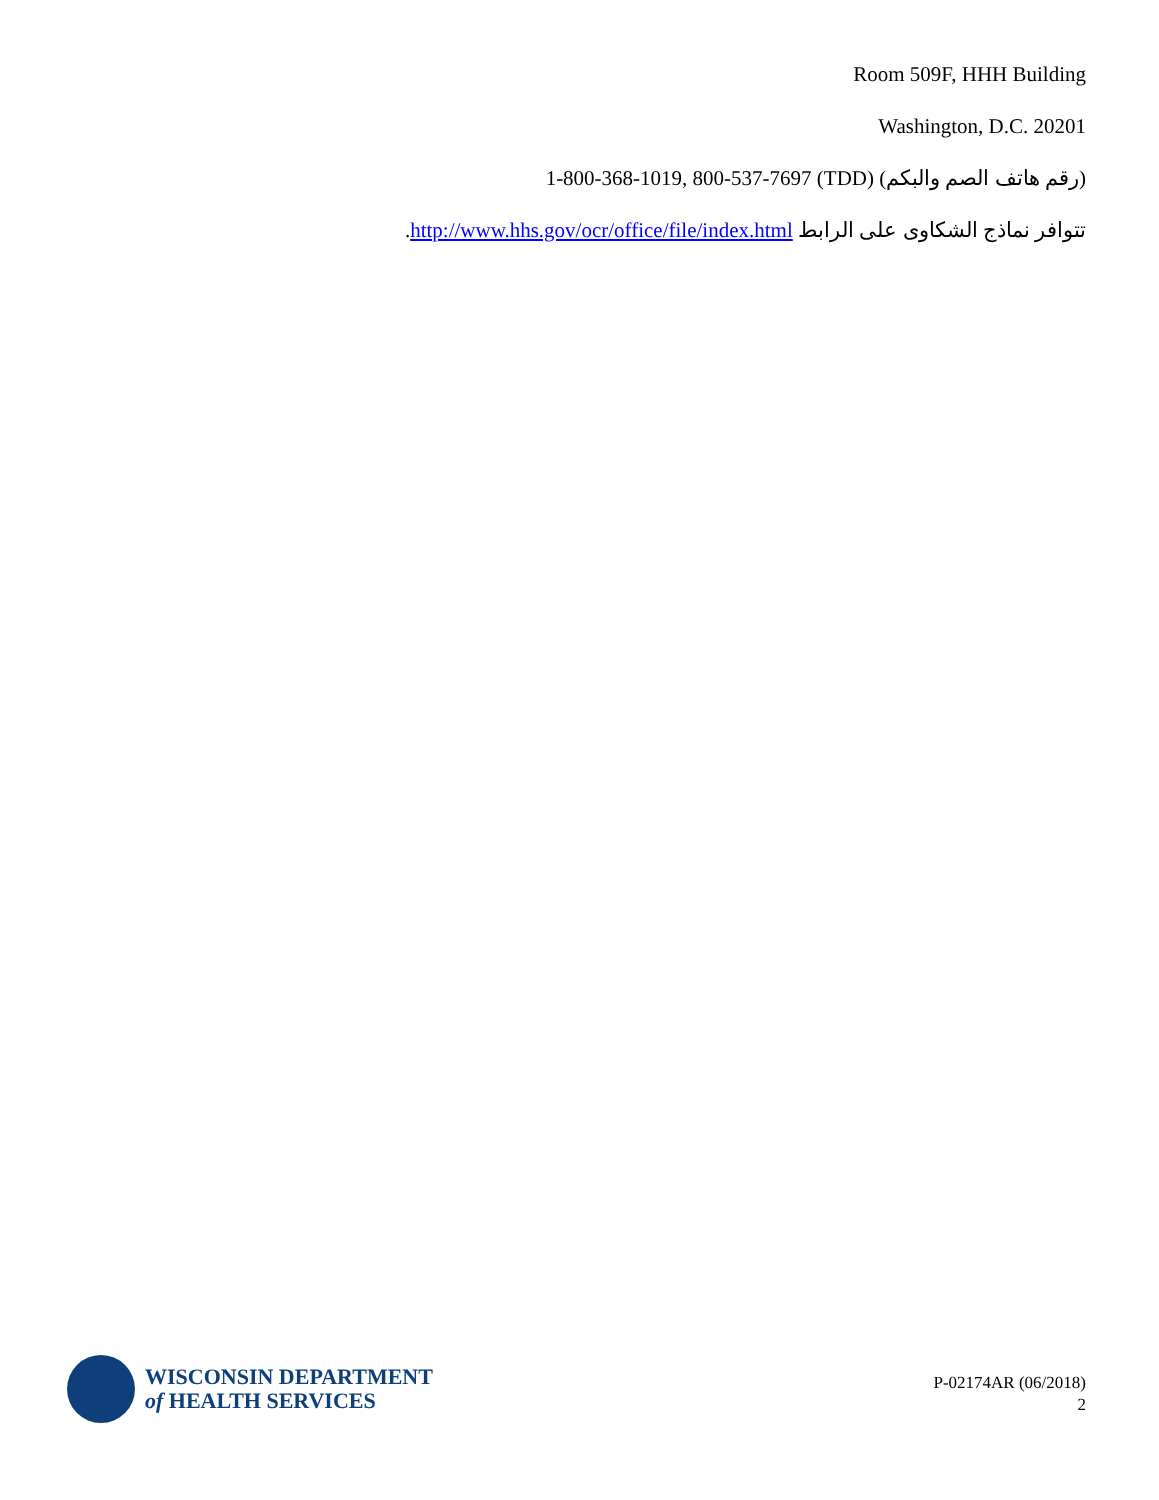Room 509F, HHH Building
Washington, D.C. 20201
1-800-368-1019, 800-537-7697 (TDD) (رقم هاتف الصم والبكم)
تتوافر نماذج الشكاوى على الرابط http://www.hhs.gov/ocr/office/file/index.html.
WISCONSIN DEPARTMENT
of HEALTH SERVICES
P-02174AR (06/2018)
2